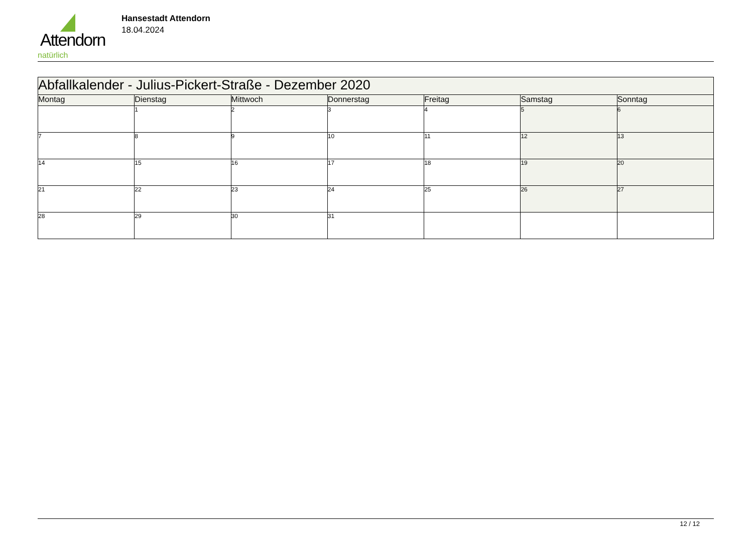Attendorn
natürlich
Hansestadt Attendorn
18.04.2024
| Abfallkalender - Julius-Pickert-Straße - Dezember 2020 | | | | | | |
| --- | --- | --- | --- | --- | --- | --- |
| Montag | Dienstag | Mittwoch | Donnerstag | Freitag | Samstag | Sonntag |
| | 1 | 2 | 3 | 4 | 5 | 6 |
| 7 | 8 | 9 | 10 | 11 | 12 | 13 |
| 14 | 15 | 16 | 17 | 18 | 19 | 20 |
| 21 | 22 | 23 | 24 | 25 | 26 | 27 |
| 28 | 29 | 30 | 31 | | | |
12 / 12